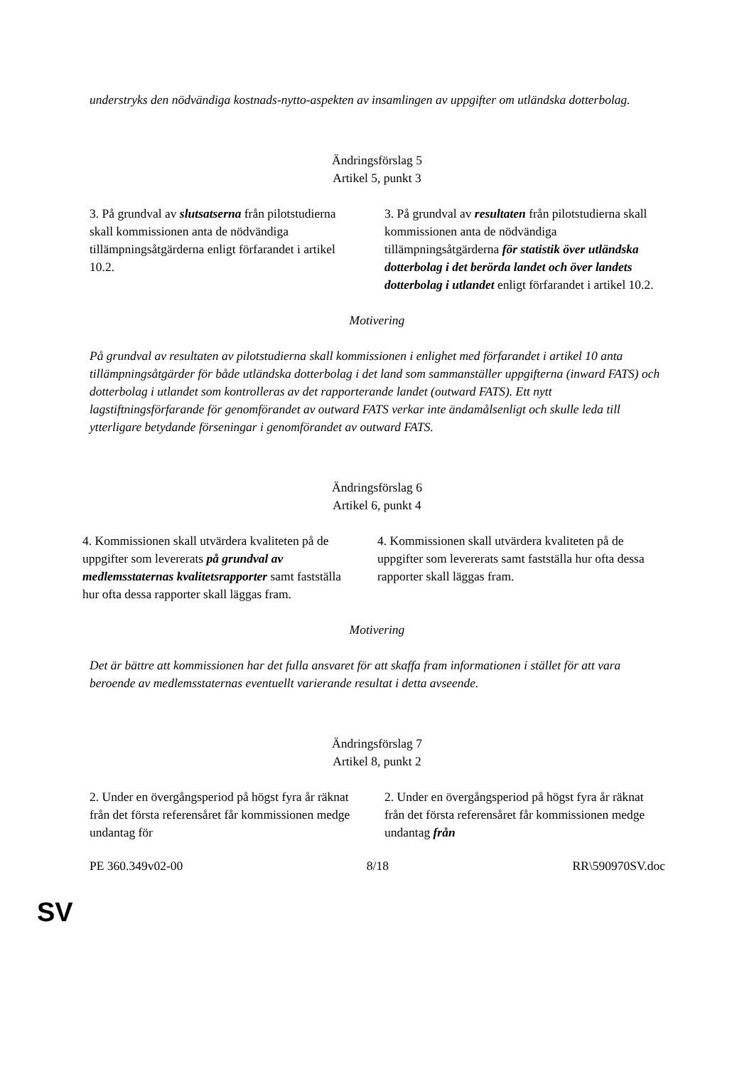understryks den nödvändiga kostnads-nytto-aspekten av insamlingen av uppgifter om utländska dotterbolag.
Ändringsförslag 5
Artikel 5, punkt 3
| 3. På grundval av slutsatserna från pilotstudierna skall kommissionen anta de nödvändiga tillämpningsåtgärderna enligt förfarandet i artikel 10.2. | 3. På grundval av resultaten från pilotstudierna skall kommissionen anta de nödvändiga tillämpningsåtgärderna för statistik över utländska dotterbolag i det berörda landet och över landets dotterbolag i utlandet enligt förfarandet i artikel 10.2. |
Motivering
På grundval av resultaten av pilotstudierna skall kommissionen i enlighet med förfarandet i artikel 10 anta tillämpningsåtgärder för både utländska dotterbolag i det land som sammanställer uppgifterna (inward FATS) och dotterbolag i utlandet som kontrolleras av det rapporterande landet (outward FATS). Ett nytt lagstiftningsförfarande för genomförandet av outward FATS verkar inte ändamålsenligt och skulle leda till ytterligare betydande förseningar i genomförandet av outward FATS.
Ändringsförslag 6
Artikel 6, punkt 4
| 4. Kommissionen skall utvärdera kvaliteten på de uppgifter som levererats på grundval av medlemsstaternas kvalitetsrapporter samt fastställa hur ofta dessa rapporter skall läggas fram. | 4. Kommissionen skall utvärdera kvaliteten på de uppgifter som levererats samt fastställa hur ofta dessa rapporter skall läggas fram. |
Motivering
Det är bättre att kommissionen har det fulla ansvaret för att skaffa fram informationen i stället för att vara beroende av medlemsstaternas eventuellt varierande resultat i detta avseende.
Ändringsförslag 7
Artikel 8, punkt 2
| 2. Under en övergångsperiod på högst fyra år räknat från det första referensåret får kommissionen medge undantag för | 2. Under en övergångsperiod på högst fyra år räknat från det första referensåret får kommissionen medge undantag från |
PE 360.349v02-00 8/18 RR\590970SV.doc
SV